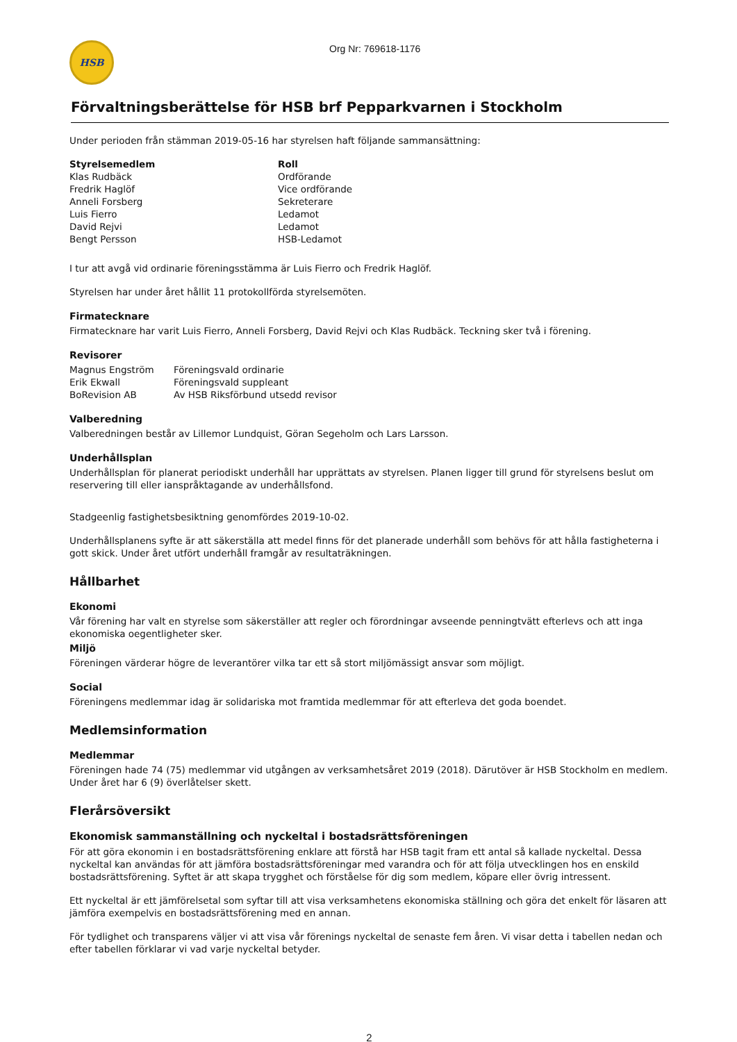HSB
Org Nr: 769618-1176
Förvaltningsberättelse för HSB brf Pepparkvarnen i Stockholm
Under perioden från stämman 2019-05-16 har styrelsen haft följande sammansättning:
| Styrelsemedlem | Roll |
| --- | --- |
| Klas Rudbäck | Ordförande |
| Fredrik Haglöf | Vice ordförande |
| Anneli Forsberg | Sekreterare |
| Luis Fierro | Ledamot |
| David Rejvi | Ledamot |
| Bengt Persson | HSB-Ledamot |
I tur att avgå vid ordinarie föreningsstämma är Luis Fierro och Fredrik Haglöf.
Styrelsen har under året hållit 11 protokollförda styrelsemöten.
Firmatecknare
Firmatecknare har varit Luis Fierro, Anneli Forsberg, David Rejvi och Klas Rudbäck. Teckning sker två i förening.
Revisorer
| Magnus Engström | Föreningsvald ordinarie |
| Erik Ekwall | Föreningsvald suppleant |
| BoRevision AB | Av HSB Riksförbund utsedd revisor |
Valberedning
Valberedningen består av Lillemor Lundquist, Göran Segeholm och Lars Larsson.
Underhållsplan
Underhållsplan för planerat periodiskt underhåll har upprättats av styrelsen. Planen ligger till grund för styrelsens beslut om reservering till eller ianspråktagande av underhållsfond.
Stadgeenlig fastighetsbesiktning genomfördes 2019-10-02.
Underhållsplanens syfte är att säkerställa att medel finns för det planerade underhåll som behövs för att hålla fastigheterna i gott skick. Under året utfört underhåll framgår av resultaträkningen.
Hållbarhet
Ekonomi
Vår förening har valt en styrelse som säkerställer att regler och förordningar avseende penningtvätt efterlevs och att inga ekonomiska oegentligheter sker.
Miljö
Föreningen värderar högre de leverantörer vilka tar ett så stort miljömässigt ansvar som möjligt.
Social
Föreningens medlemmar idag är solidariska mot framtida medlemmar för att efterleva det goda boendet.
Medlemsinformation
Medlemmar
Föreningen hade 74 (75) medlemmar vid utgången av verksamhetsåret 2019 (2018). Därutöver är HSB Stockholm en medlem. Under året har 6 (9) överlåtelser skett.
Flerårsöversikt
Ekonomisk sammanställning och nyckeltal i bostadsrättsföreningen
För att göra ekonomin i en bostadsrättsförening enklare att förstå har HSB tagit fram ett antal så kallade nyckeltal. Dessa nyckeltal kan användas för att jämföra bostadsrättsföreningar med varandra och för att följa utvecklingen hos en enskild bostadsrättsförening. Syftet är att skapa trygghet och förståelse för dig som medlem, köpare eller övrig intressent.
Ett nyckeltal är ett jämförelsetal som syftar till att visa verksamhetens ekonomiska ställning och göra det enkelt för läsaren att jämföra exempelvis en bostadsrättsförening med en annan.
För tydlighet och transparens väljer vi att visa vår förenings nyckeltal de senaste fem åren. Vi visar detta i tabellen nedan och efter tabellen förklarar vi vad varje nyckeltal betyder.
2